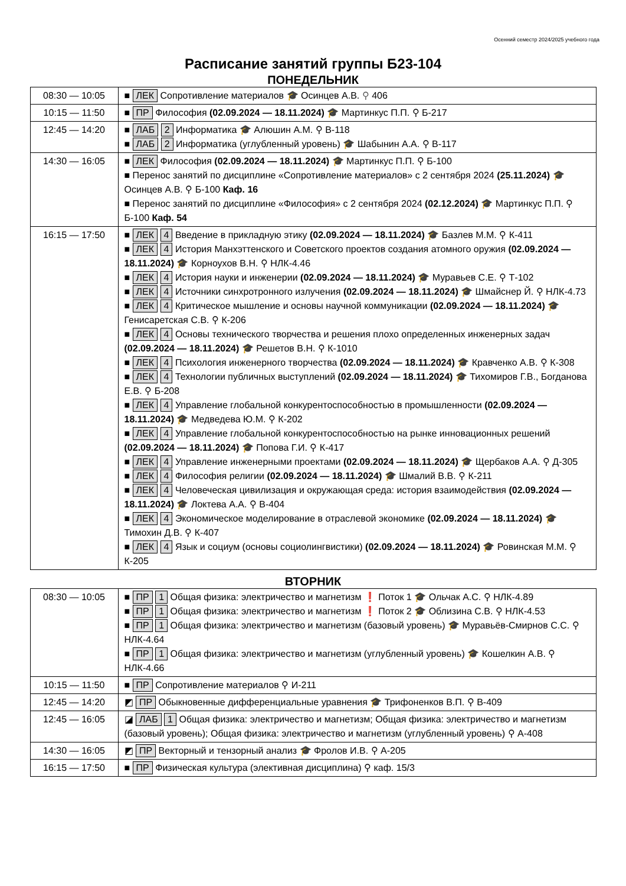Осенний семестр 2024/2025 учебного года
Расписание занятий группы Б23-104
ПОНЕДЕЛЬНИК
| 08:30 — 10:05 | ■ ЛЕК Сопротивление материалов 🎓 Осинцев А.В. ⚲ 406 |
| 10:15 — 11:50 | ■ ПР Философия (02.09.2024 — 18.11.2024) 🎓 Мартинкус П.П. ⚲ Б-217 |
| 12:45 — 14:20 | ■ ЛАБ 2 Информатика 🎓 Алюшин А.М. ⚲ В-118 ■ ЛАБ 2 Информатика (углубленный уровень) 🎓 Шабынин А.А. ⚲ В-117 |
| 14:30 — 16:05 | ■ ЛЕК Философия (02.09.2024 — 18.11.2024) 🎓 Мартинкус П.П. ⚲ Б-100 ■ Перенос занятий по дисциплине «Сопротивление материалов» с 2 сентября 2024 (25.11.2024) 🎓 Осинцев А.В. ⚲ Б-100 Каф. 16 ■ Перенос занятий по дисциплине «Философия» с 2 сентября 2024 (02.12.2024) 🎓 Мартинкус П.П. ⚲ Б-100 Каф. 54 |
| 16:15 — 17:50 | ■ ЛЕК 4 Введение в прикладную этику (02.09.2024 — 18.11.2024) 🎓 Базлев М.М. ⚲ К-411 ■ ЛЕК 4 История Манхэттенского и Советского проектов создания атомного оружия (02.09.2024 — 18.11.2024) 🎓 Корноухов В.Н. ⚲ НЛК-4.46 ■ ЛЕК 4 История науки и инженерии (02.09.2024 — 18.11.2024) 🎓 Муравьев С.Е. ⚲ Т-102 ■ ЛЕК 4 Источники синхротронного излучения (02.09.2024 — 18.11.2024) 🎓 Шмайснер Й. ⚲ НЛК-4.73 ■ ЛЕК 4 Критическое мышление и основы научной коммуникации (02.09.2024 — 18.11.2024) 🎓 Генисаретская С.В. ⚲ К-206 ■ ЛЕК 4 Основы технического творчества и решения плохо определенных инженерных задач (02.09.2024 — 18.11.2024) 🎓 Решетов В.Н. ⚲ К-1010 ■ ЛЕК 4 Психология инженерного творчества (02.09.2024 — 18.11.2024) 🎓 Кравченко А.В. ⚲ К-308 ■ ЛЕК 4 Технологии публичных выступлений (02.09.2024 — 18.11.2024) 🎓 Тихомиров Г.В., Богданова Е.В. ⚲ Б-208 ■ ЛЕК 4 Управление глобальной конкурентоспособностью в промышленности (02.09.2024 — 18.11.2024) 🎓 Медведева Ю.М. ⚲ К-202 ■ ЛЕК 4 Управление глобальной конкурентоспособностью на рынке инновационных решений (02.09.2024 — 18.11.2024) 🎓 Попова Г.И. ⚲ К-417 ■ ЛЕК 4 Управление инженерными проектами (02.09.2024 — 18.11.2024) 🎓 Щербаков А.А. ⚲ Д-305 ■ ЛЕК 4 Философия религии (02.09.2024 — 18.11.2024) 🎓 Шмалий В.В. ⚲ К-211 ■ ЛЕК 4 Человеческая цивилизация и окружающая среда: история взаимодействия (02.09.2024 — 18.11.2024) 🎓 Локтева А.А. ⚲ В-404 ■ ЛЕК 4 Экономическое моделирование в отраслевой экономике (02.09.2024 — 18.11.2024) 🎓 Тимохин Д.В. ⚲ К-407 ■ ЛЕК 4 Язык и социум (основы социолингвистики) (02.09.2024 — 18.11.2024) 🎓 Ровинская М.М. ⚲ К-205 |
ВТОРНИК
| 08:30 — 10:05 | ■ ПР 1 Общая физика: электричество и магнетизм ❗ Поток 1 🎓 Ольчак А.С. ⚲ НЛК-4.89 ■ ПР 1 Общая физика: электричество и магнетизм ❗ Поток 2 🎓 Облизина С.В. ⚲ НЛК-4.53 ■ ПР 1 Общая физика: электричество и магнетизм (базовый уровень) 🎓 Муравьёв-Смирнов С.С. ⚲ НЛК-4.64 ■ ПР 1 Общая физика: электричество и магнетизм (углубленный уровень) 🎓 Кошелкин А.В. ⚲ НЛК-4.66 |
| 10:15 — 11:50 | ■ ПР Сопротивление материалов ⚲ И-211 |
| 12:45 — 14:20 | ◩ ПР Обыкновенные дифференциальные уравнения 🎓 Трифоненков В.П. ⚲ В-409 |
| 12:45 — 16:05 | ◪ ЛАБ 1 Общая физика: электричество и магнетизм; Общая физика: электричество и магнетизм (базовый уровень); Общая физика: электричество и магнетизм (углубленный уровень) ⚲ А-408 |
| 14:30 — 16:05 | ◩ ПР Векторный и тензорный анализ 🎓 Фролов И.В. ⚲ А-205 |
| 16:15 — 17:50 | ■ ПР Физическая культура (элективная дисциплина) ⚲ каф. 15/3 |